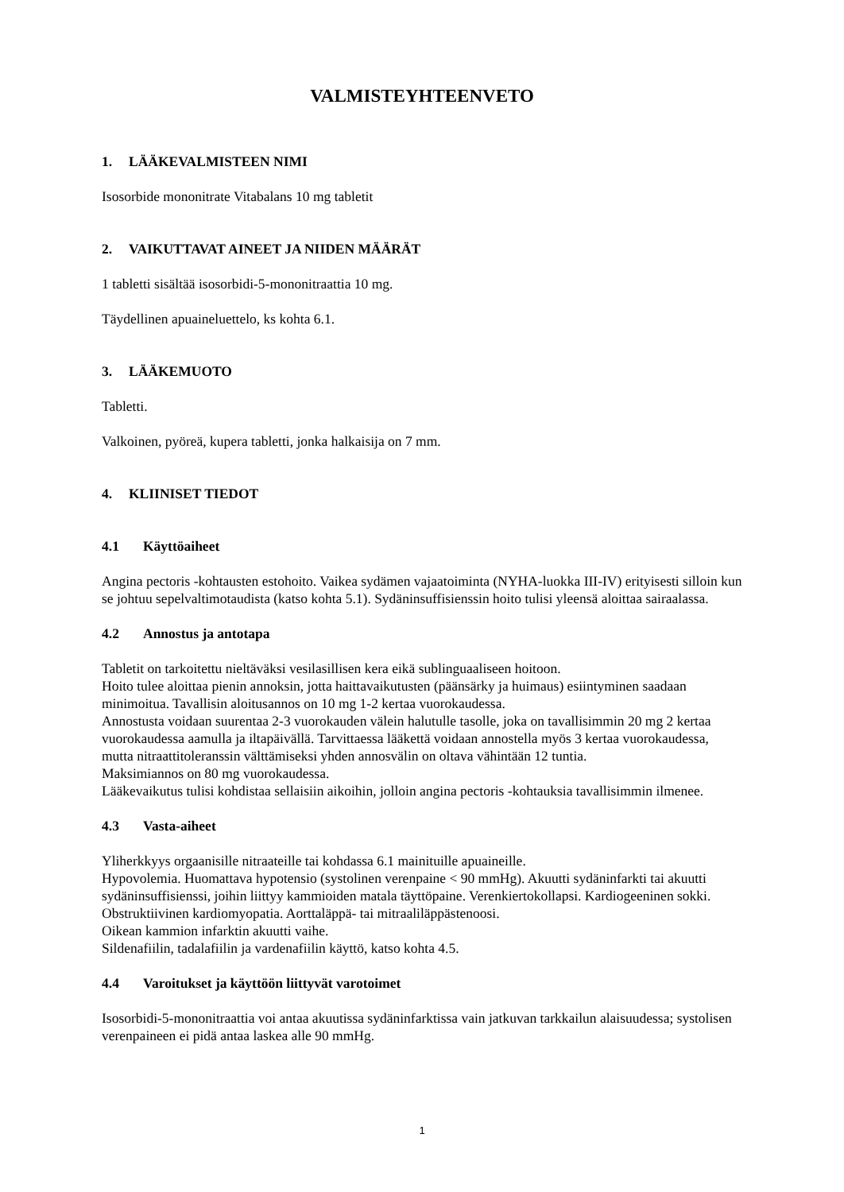VALMISTEYHTEENVETO
1. LÄÄKEVALMISTEEN NIMI
Isosorbide mononitrate Vitabalans 10 mg tabletit
2. VAIKUTTAVAT AINEET JA NIIDEN MÄÄRÄT
1 tabletti sisältää isosorbidi-5-mononitraattia 10 mg.
Täydellinen apuaineluettelo, ks kohta 6.1.
3. LÄÄKEMUOTO
Tabletti.
Valkoinen, pyöreä, kupera tabletti, jonka halkaisija on 7 mm.
4. KLIINISET TIEDOT
4.1 Käyttöaiheet
Angina pectoris -kohtausten estohoito. Vaikea sydämen vajaatoiminta (NYHA-luokka III-IV) erityisesti silloin kun se johtuu sepelvaltimotaudista (katso kohta 5.1). Sydäninsuffisienssin hoito tulisi yleensä aloittaa sairaalassa.
4.2 Annostus ja antotapa
Tabletit on tarkoitettu nieltäväksi vesilasillisen kera eikä sublinguaaliseen hoitoon.
Hoito tulee aloittaa pienin annoksin, jotta haittavaikutusten (päänsärky ja huimaus) esiintyminen saadaan minimoitua. Tavallisin aloitusannos on 10 mg 1-2 kertaa vuorokaudessa.
Annostusta voidaan suurentaa 2-3 vuorokauden välein halutulle tasolle, joka on tavallisimmin 20 mg 2 kertaa vuorokaudessa aamulla ja iltapäivällä. Tarvittaessa lääkettä voidaan annostella myös 3 kertaa vuorokaudessa, mutta nitraattitoleranssin välttämiseksi yhden annosvälin on oltava vähintään 12 tuntia.
Maksimiannos on 80 mg vuorokaudessa.
Lääkevaikutus tulisi kohdistaa sellaisiin aikoihin, jolloin angina pectoris -kohtauksia tavallisimmin ilmenee.
4.3 Vasta-aiheet
Yliherkkyys orgaanisille nitraateille tai kohdassa 6.1 mainituille apuaineille.
Hypovolemia. Huomattava hypotensio (systolinen verenpaine < 90 mmHg). Akuutti sydäninfarkti tai akuutti sydäninsuffisienssi, joihin liittyy kammioiden matala täyttöpaine. Verenkiertokollapsi. Kardiogeeninen sokki. Obstruktiivinen kardiomyopatia. Aorttaläppä- tai mitraaliläppästenoosi.
Oikean kammion infarktin akuutti vaihe.
Sildenafiilin, tadalafiilin ja vardenafiilin käyttö, katso kohta 4.5.
4.4 Varoitukset ja käyttöön liittyvät varotoimet
Isosorbidi-5-mononitraattia voi antaa akuutissa sydäninfarktissa vain jatkuvan tarkkailun alaisuudessa; systolisen verenpaineen ei pidä antaa laskea alle 90 mmHg.
1